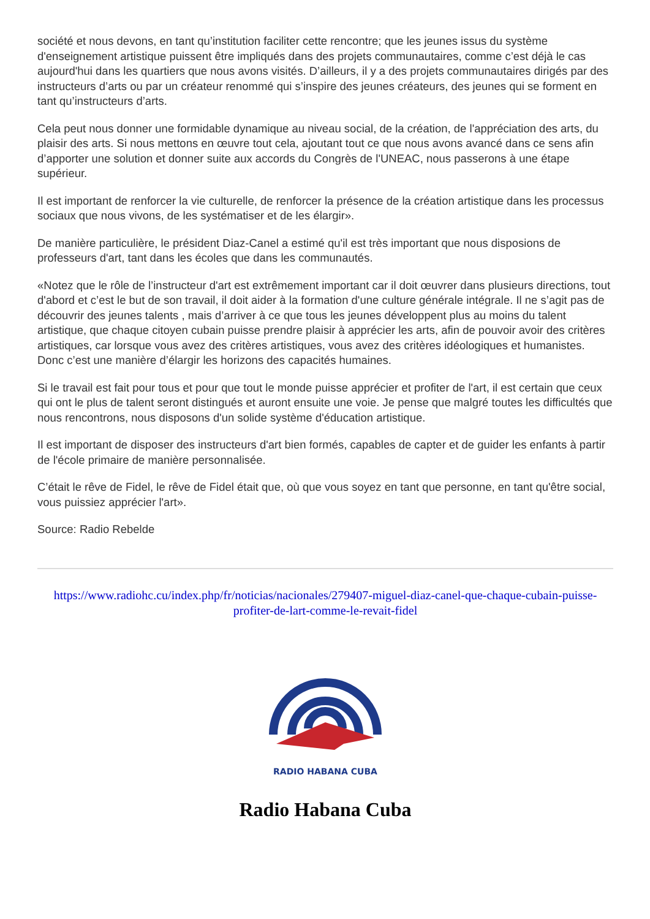société et nous devons, en tant qu’institution faciliter cette rencontre; que les jeunes issus du système d'enseignement artistique puissent être impliqués dans des projets communautaires, comme c’est déjà le cas aujourd'hui dans les quartiers que nous avons visités. D’ailleurs, il y a des projets communautaires dirigés par des instructeurs d’arts ou par un créateur renommé qui s’inspire des jeunes créateurs, des jeunes qui se forment en tant qu’instructeurs d’arts.
Cela peut nous donner une formidable dynamique au niveau social, de la création, de l'appréciation des arts, du plaisir des arts. Si nous mettons en œuvre tout cela, ajoutant tout ce que nous avons avancé dans ce sens afin d’apporter une solution et donner suite aux accords du Congrès de l'UNEAC, nous passerons à une étape supérieur.
Il est important de renforcer la vie culturelle, de renforcer la présence de la création artistique dans les processus sociaux que nous vivons, de les systématiser et de les élargir».
De manière particulière, le président Diaz-Canel a estimé qu'il est très important que nous disposions de professeurs d'art, tant dans les écoles que dans les communautés.
«Notez que le rôle de l’instructeur d'art est extrêmement important car il doit œuvrer dans plusieurs directions, tout d'abord et c’est le but de son travail, il doit aider à la formation d'une culture générale intégrale. Il ne s’agit pas de découvrir des jeunes talents , mais d’arriver à ce que tous les jeunes développent plus au moins du talent artistique, que chaque citoyen cubain puisse prendre plaisir à apprécier les arts, afin de pouvoir avoir des critères artistiques, car lorsque vous avez des critères artistiques, vous avez des critères idéologiques et humanistes. Donc c’est une manière d’élargir les horizons des capacités humaines.
Si le travail est fait pour tous et pour que tout le monde puisse apprécier et profiter de l'art, il est certain que ceux qui ont le plus de talent seront distingués et auront ensuite une voie. Je pense que malgré toutes les difficultés que nous rencontrons, nous disposons d'un solide système d'éducation artistique.
Il est important de disposer des instructeurs d'art bien formés, capables de capter et de guider les enfants à partir de l'école primaire de manière personnalisée.
C’était le rêve de Fidel, le rêve de Fidel était que, où que vous soyez en tant que personne, en tant qu'être social, vous puissiez apprécier l'art».
Source: Radio Rebelde
https://www.radiohc.cu/index.php/fr/noticias/nacionales/279407-miguel-diaz-canel-que-chaque-cubain-puisse-profiter-de-lart-comme-le-revait-fidel
RADIO HABANA CUBA
Radio Habana Cuba